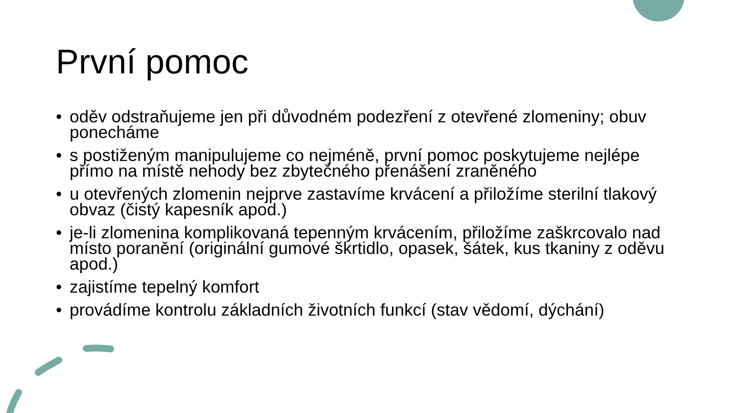První pomoc
• oděv odstraňujeme jen při důvodném podezření z otevřené zlomeniny; obuv ponecháme
• s postiženým manipulujeme co nejméně, první pomoc poskytujeme nejlépe přímo na místě nehody bez zbytečného přenášení zraněného
• u otevřených zlomenin nejprve zastavíme krvácení a přiložíme sterilní tlakový obvaz (čistý kapesník apod.)
• je-li zlomenina komplikovaná tepenným krvácením, přiložíme zaškrcovalo nad místo poranění (originální gumové škrtidlo, opasek, šátek, kus tkaniny z oděvu apod.)
• zajistíme tepelný komfort
• provádíme kontrolu základních životních funkcí (stav vědomí, dýchání)